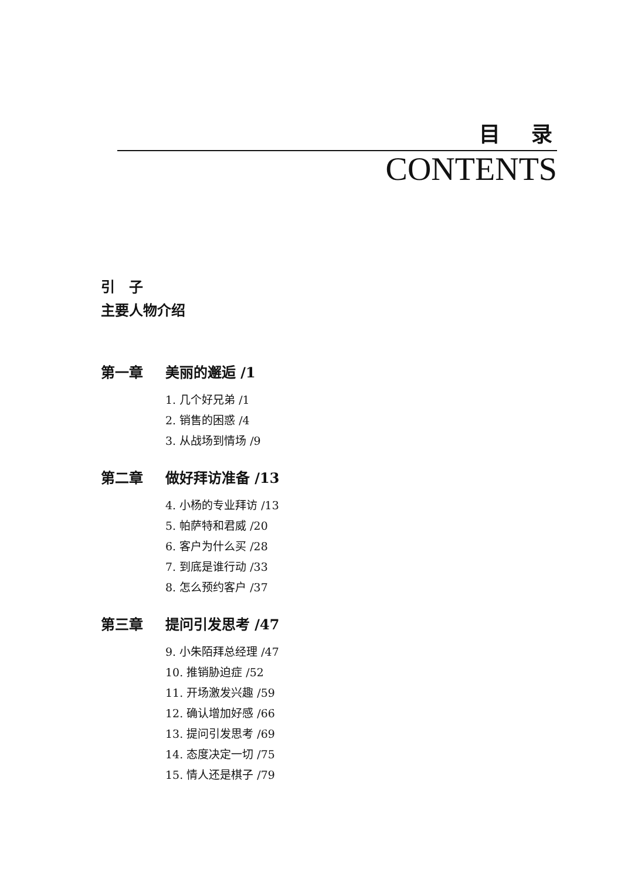目 录
CONTENTS
引　子
主要人物介绍
第一章 美丽的邂逅 /1
1. 几个好兄弟 /1
2. 销售的困惑 /4
3. 从战场到情场 /9
第二章 做好拜访准备 /13
4. 小杨的专业拜访 /13
5. 帕萨特和君威 /20
6. 客户为什么买 /28
7. 到底是谁行动 /33
8. 怎么预约客户 /37
第三章 提问引发思考 /47
9. 小朱陌拜总经理 /47
10. 推销胁迫症 /52
11. 开场激发兴趣 /59
12. 确认增加好感 /66
13. 提问引发思考 /69
14. 态度决定一切 /75
15. 情人还是棋子 /79